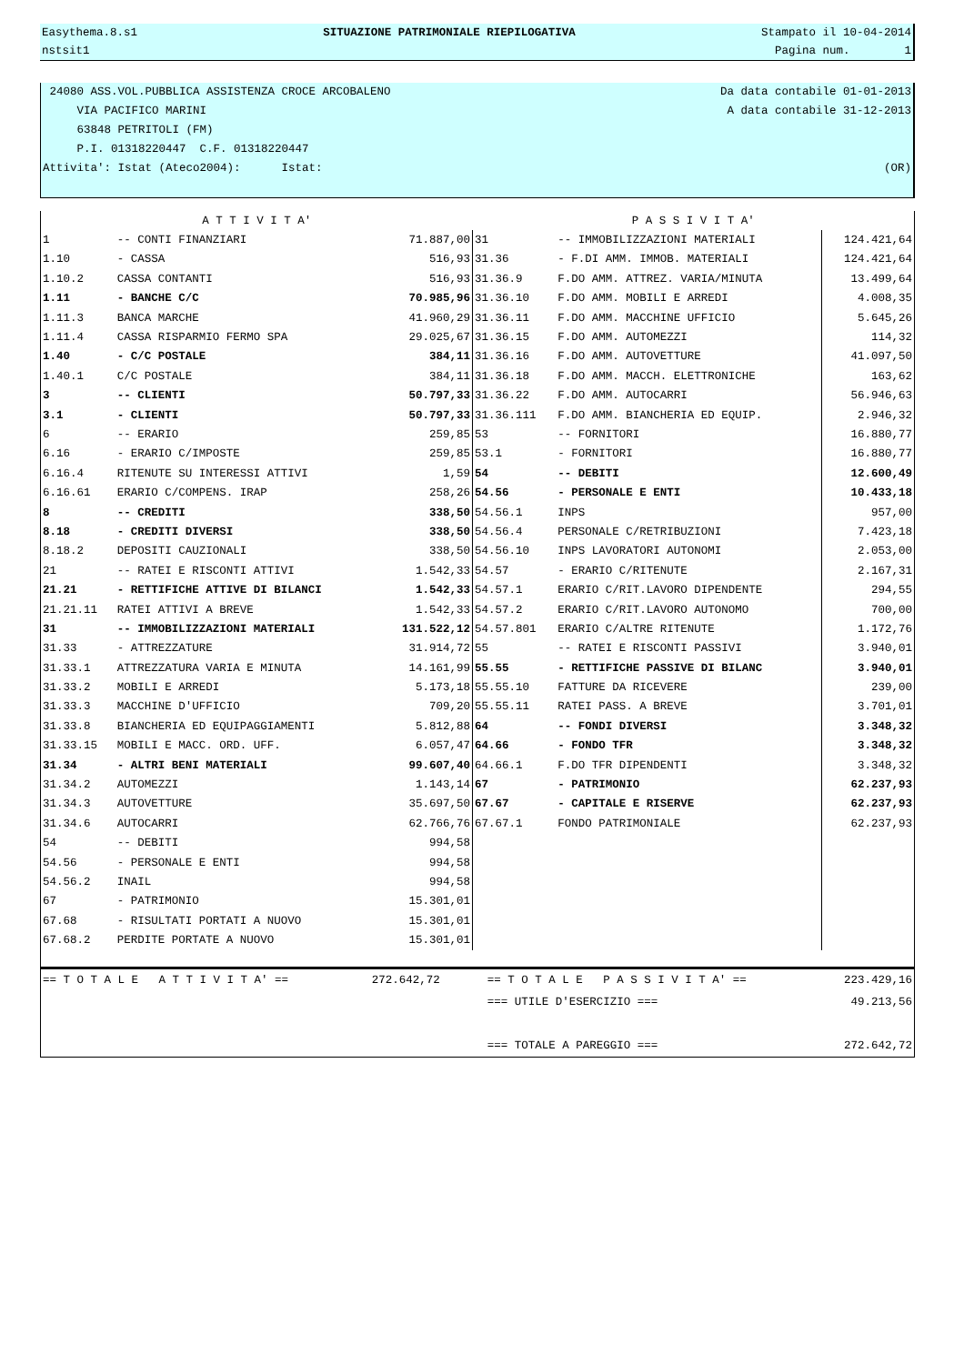Easythema.8.s1 SITUAZIONE PATRIMONIALE RIEPILOGATIVA Stampato il 10-04-2014
nstsit1 Pagina num. 1
24080 ASS.VOL.PUBBLICA ASSISTENZA CROCE ARCOBALENO Da data contabile 01-01-2013
VIA PACIFICO MARINI A data contabile 31-12-2013
63848 PETRITOLI (FM)
P.I. 01318220447 C.F. 01318220447
Attivita': Istat (Ateco2004): Istat: (OR)
| A T T I V I T A' | | | P A S S I V I T A' | | |
| --- | --- | --- | --- | --- | --- |
| 1 | -- CONTI FINANZIARI | 71.887,00 | 31 | -- IMMOBILIZZAZIONI MATERIALI | 124.421,64 |
| 1.10 | - CASSA | 516,93 | 31.36 | - F.DI AMM. IMMOB. MATERIALI | 124.421,64 |
| 1.10.2 | CASSA CONTANTI | 516,93 | 31.36.9 | F.DO AMM. ATTREZ. VARIA/MINUTA | 13.499,64 |
| 1.11 | - BANCHE C/C | 70.985,96 | 31.36.10 | F.DO AMM. MOBILI E ARREDI | 4.008,35 |
| 1.11.3 | BANCA MARCHE | 41.960,29 | 31.36.11 | F.DO AMM. MACCHINE UFFICIO | 5.645,26 |
| 1.11.4 | CASSA RISPARMIO FERMO SPA | 29.025,67 | 31.36.15 | F.DO AMM. AUTOMEZZI | 114,32 |
| 1.40 | - C/C POSTALE | 384,11 | 31.36.16 | F.DO AMM. AUTOVETTURE | 41.097,50 |
| 1.40.1 | C/C POSTALE | 384,11 | 31.36.18 | F.DO AMM. MACCH. ELETTRONICHE | 163,62 |
| 3 | -- CLIENTI | 50.797,33 | 31.36.22 | F.DO AMM. AUTOCARRI | 56.946,63 |
| 3.1 | - CLIENTI | 50.797,33 | 31.36.111 | F.DO AMM. BIANCHERIA ED EQUIP. | 2.946,32 |
| 6 | -- ERARIO | 259,85 | 53 | -- FORNITORI | 16.880,77 |
| 6.16 | - ERARIO C/IMPOSTE | 259,85 | 53.1 | - FORNITORI | 16.880,77 |
| 6.16.4 | RITENUTE SU INTERESSI ATTIVI | 1,59 | 54 | -- DEBITI | 12.600,49 |
| 6.16.61 | ERARIO C/COMPENS. IRAP | 258,26 | 54.56 | - PERSONALE E ENTI | 10.433,18 |
| 8 | -- CREDITI | 338,50 | 54.56.1 | INPS | 957,00 |
| 8.18 | - CREDITI DIVERSI | 338,50 | 54.56.4 | PERSONALE C/RETRIBUZIONI | 7.423,18 |
| 8.18.2 | DEPOSITI CAUZIONALI | 338,50 | 54.56.10 | INPS LAVORATORI AUTONOMI | 2.053,00 |
| 21 | -- RATEI E RISCONTI ATTIVI | 1.542,33 | 54.57 | - ERARIO C/RITENUTE | 2.167,31 |
| 21.21 | - RETTIFICHE ATTIVE DI BILANCI | 1.542,33 | 54.57.1 | ERARIO C/RIT.LAVORO DIPENDENTE | 294,55 |
| 21.21.11 | RATEI ATTIVI A BREVE | 1.542,33 | 54.57.2 | ERARIO C/RIT.LAVORO AUTONOMO | 700,00 |
| 31 | -- IMMOBILIZZAZIONI MATERIALI | 131.522,12 | 54.57.801 | ERARIO C/ALTRE RITENUTE | 1.172,76 |
| 31.33 | - ATTREZZATURE | 31.914,72 | 55 | -- RATEI E RISCONTI PASSIVI | 3.940,01 |
| 31.33.1 | ATTREZZATURA VARIA E MINUTA | 14.161,99 | 55.55 | - RETTIFICHE PASSIVE DI BILANC | 3.940,01 |
| 31.33.2 | MOBILI E ARREDI | 5.173,18 | 55.55.10 | FATTURE DA RICEVERE | 239,00 |
| 31.33.3 | MACCHINE D'UFFICIO | 709,20 | 55.55.11 | RATEI PASS. A BREVE | 3.701,01 |
| 31.33.8 | BIANCHERIA ED EQUIPAGGIAMENTI | 5.812,88 | 64 | -- FONDI DIVERSI | 3.348,32 |
| 31.33.15 | MOBILI E MACC. ORD. UFF. | 6.057,47 | 64.66 | - FONDO TFR | 3.348,32 |
| 31.34 | - ALTRI BENI MATERIALI | 99.607,40 | 64.66.1 | F.DO TFR DIPENDENTI | 3.348,32 |
| 31.34.2 | AUTOMEZZI | 1.143,14 | 67 | - PATRIMONIO | 62.237,93 |
| 31.34.3 | AUTOVETTURE | 35.697,50 | 67.67 | - CAPITALE E RISERVE | 62.237,93 |
| 31.34.6 | AUTOCARRI | 62.766,76 | 67.67.1 | FONDO PATRIMONIALE | 62.237,93 |
| 54 | -- DEBITI | 994,58 | | | |
| 54.56 | - PERSONALE E ENTI | 994,58 | | | |
| 54.56.2 | INAIL | 994,58 | | | |
| 67 | - PATRIMONIO | 15.301,01 | | | |
| 67.68 | - RISULTATI PORTATI A NUOVO | 15.301,01 | | | |
| 67.68.2 | PERDITE PORTATE A NUOVO | 15.301,01 | | | |
| == T O T A L E A T T I V I T A' == | 272.642,72 | == T O T A L E P A S S I V I T A' == | 223.429,16 |
| | | === UTILE D'ESERCIZIO === | 49.213,56 |
| | | === TOTALE A PAREGGIO === | 272.642,72 |